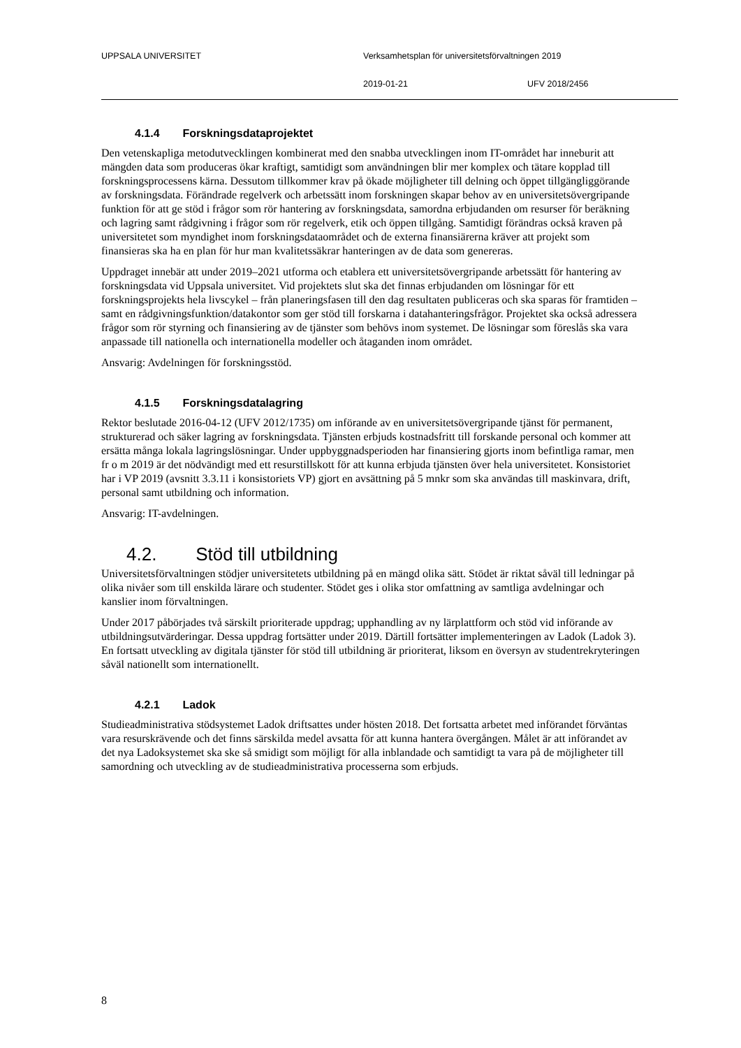UPPSALA UNIVERSITET Verksamhetsplan för universitetsförvaltningen 2019
2019-01-21 UFV 2018/2456
4.1.4 Forskningsdataprojektet
Den vetenskapliga metodutvecklingen kombinerat med den snabba utvecklingen inom IT-området har inneburit att mängden data som produceras ökar kraftigt, samtidigt som användningen blir mer komplex och tätare kopplad till forskningsprocessens kärna. Dessutom tillkommer krav på ökade möjligheter till delning och öppet tillgängliggörande av forskningsdata. Förändrade regelverk och arbetssätt inom forskningen skapar behov av en universitetsövergripande funktion för att ge stöd i frågor som rör hantering av forskningsdata, samordna erbjudanden om resurser för beräkning och lagring samt rådgivning i frågor som rör regelverk, etik och öppen tillgång. Samtidigt förändras också kraven på universitetet som myndighet inom forskningsdataområdet och de externa finansiärerna kräver att projekt som finansieras ska ha en plan för hur man kvalitetssäkrar hanteringen av de data som genereras.
Uppdraget innebär att under 2019–2021 utforma och etablera ett universitetsövergripande arbetssätt för hantering av forskningsdata vid Uppsala universitet. Vid projektets slut ska det finnas erbjudanden om lösningar för ett forskningsprojekts hela livscykel – från planeringsfasen till den dag resultaten publiceras och ska sparas för framtiden – samt en rådgivningsfunktion/datakontor som ger stöd till forskarna i datahanteringsfrågor. Projektet ska också adressera frågor som rör styrning och finansiering av de tjänster som behövs inom systemet. De lösningar som föreslås ska vara anpassade till nationella och internationella modeller och åtaganden inom området.
Ansvarig: Avdelningen för forskningsstöd.
4.1.5 Forskningsdatalagring
Rektor beslutade 2016-04-12 (UFV 2012/1735) om införande av en universitetsövergripande tjänst för permanent, strukturerad och säker lagring av forskningsdata. Tjänsten erbjuds kostnadsfritt till forskande personal och kommer att ersätta många lokala lagringslösningar. Under uppbyggnadsperioden har finansiering gjorts inom befintliga ramar, men fr o m 2019 är det nödvändigt med ett resurstillskott för att kunna erbjuda tjänsten över hela universitetet. Konsistoriet har i VP 2019 (avsnitt 3.3.11 i konsistoriets VP) gjort en avsättning på 5 mnkr som ska användas till maskinvara, drift, personal samt utbildning och information.
Ansvarig: IT-avdelningen.
4.2. Stöd till utbildning
Universitetsförvaltningen stödjer universitetets utbildning på en mängd olika sätt. Stödet är riktat såväl till ledningar på olika nivåer som till enskilda lärare och studenter. Stödet ges i olika stor omfattning av samtliga avdelningar och kanslier inom förvaltningen.
Under 2017 påbörjades två särskilt prioriterade uppdrag; upphandling av ny lärplattform och stöd vid införande av utbildningsutvärderingar. Dessa uppdrag fortsätter under 2019. Därtill fortsätter implementeringen av Ladok (Ladok 3). En fortsatt utveckling av digitala tjänster för stöd till utbildning är prioriterat, liksom en översyn av studentrekryteringen såväl nationellt som internationellt.
4.2.1 Ladok
Studieadministrativa stödsystemet Ladok driftsattes under hösten 2018. Det fortsatta arbetet med införandet förväntas vara resurskrävende och det finns särskilda medel avsatta för att kunna hantera övergången. Målet är att införandet av det nya Ladoksystemet ska ske så smidigt som möjligt för alla inblandade och samtidigt ta vara på de möjligheter till samordning och utveckling av de studieadministrativa processerna som erbjuds.
8